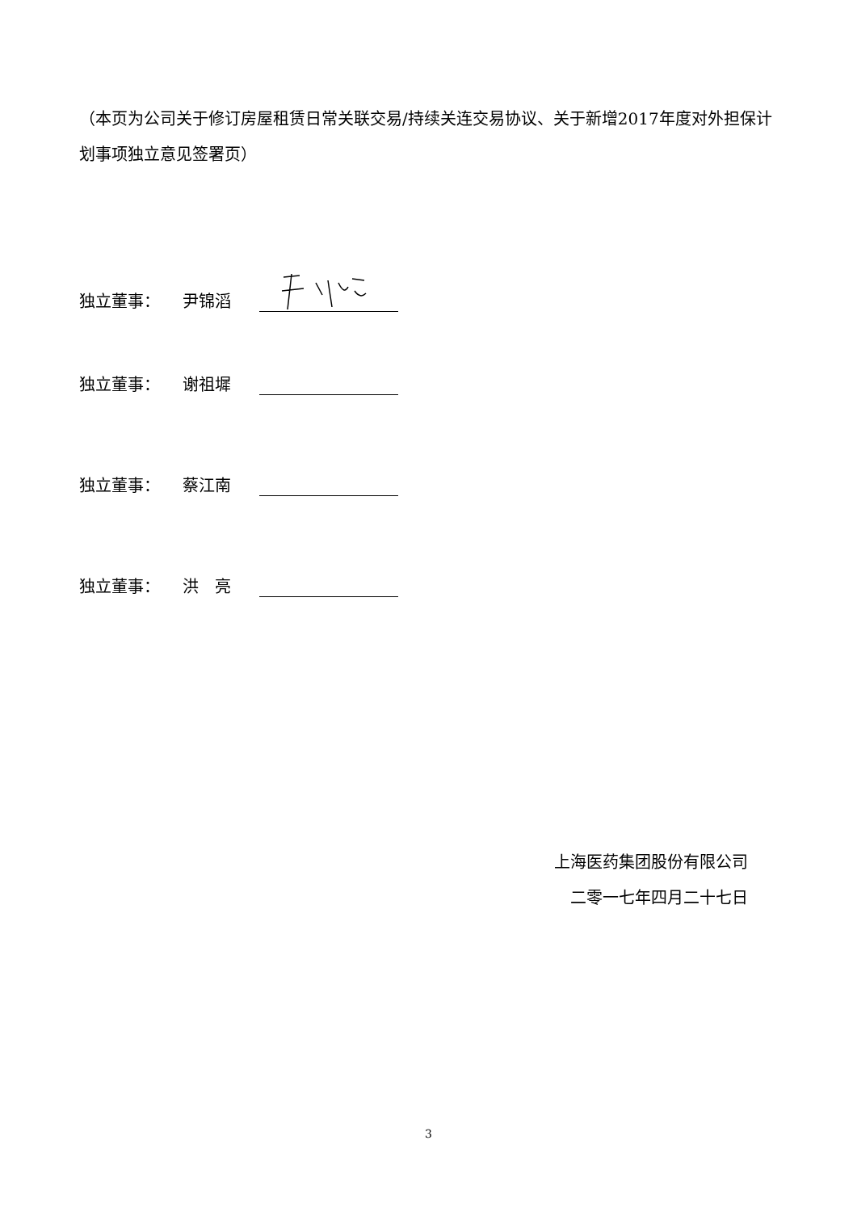（本页为公司关于修订房屋租赁日常关联交易/持续关连交易协议、关于新增2017年度对外担保计划事项独立意见签署页）
独立董事： 尹锦滔
独立董事： 谢祖墀
独立董事： 蔡江南
独立董事： 洪　亮
上海医药集团股份有限公司
二零一七年四月二十七日
3